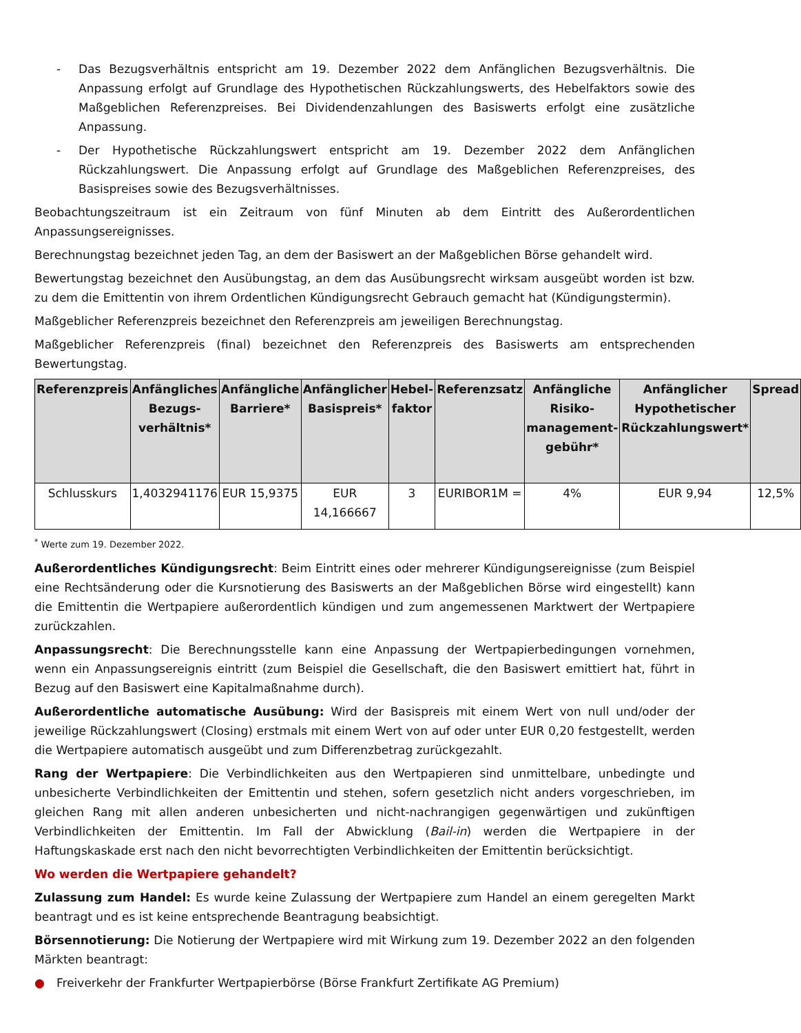- Das Bezugsverhältnis entspricht am 19. Dezember 2022 dem Anfänglichen Bezugsverhältnis. Die Anpassung erfolgt auf Grundlage des Hypothetischen Rückzahlungswerts, des Hebelfaktors sowie des Maßgeblichen Referenzpreises. Bei Dividendenzahlungen des Basiswerts erfolgt eine zusätzliche Anpassung.
- Der Hypothetische Rückzahlungswert entspricht am 19. Dezember 2022 dem Anfänglichen Rückzahlungswert. Die Anpassung erfolgt auf Grundlage des Maßgeblichen Referenzpreises, des Basispreises sowie des Bezugsverhältnisses.
Beobachtungszeitraum ist ein Zeitraum von fünf Minuten ab dem Eintritt des Außerordentlichen Anpassungsereignisses.
Berechnungstag bezeichnet jeden Tag, an dem der Basiswert an der Maßgeblichen Börse gehandelt wird.
Bewertungstag bezeichnet den Ausübungstag, an dem das Ausübungsrecht wirksam ausgeübt worden ist bzw. zu dem die Emittentin von ihrem Ordentlichen Kündigungsrecht Gebrauch gemacht hat (Kündigungstermin).
Maßgeblicher Referenzpreis bezeichnet den Referenzpreis am jeweiligen Berechnungstag.
Maßgeblicher Referenzpreis (final) bezeichnet den Referenzpreis des Basiswerts am entsprechenden Bewertungstag.
| Referenzpreis | Anfängliches Bezugs-verhältnis* | Anfängliche Barriere* | Anfänglicher Basispreis* | Hebel-faktor | Referenzsatz | Anfängliche Risiko-management-gebühr* | Anfänglicher Hypothetischer Rückzahlungswert* | Spread |
| --- | --- | --- | --- | --- | --- | --- | --- | --- |
| Schlusskurs | 1,4032941176 | EUR 15,9375 | EUR 14,166667 | 3 | EURIBOR1M = | 4% | EUR 9,94 | 12,5% |
<sup>*</sup> Werte zum 19. Dezember 2022.
Außerordentliches Kündigungsrecht: Beim Eintritt eines oder mehrerer Kündigungsereignisse (zum Beispiel eine Rechtsänderung oder die Kursnotierung des Basiswerts an der Maßgeblichen Börse wird eingestellt) kann die Emittentin die Wertpapiere außerordentlich kündigen und zum angemessenen Marktwert der Wertpapiere zurückzahlen.
Anpassungsrecht: Die Berechnungsstelle kann eine Anpassung der Wertpapierbedingungen vornehmen, wenn ein Anpassungsereignis eintritt (zum Beispiel die Gesellschaft, die den Basiswert emittiert hat, führt in Bezug auf den Basiswert eine Kapitalmaßnahme durch).
Außerordentliche automatische Ausübung: Wird der Basispreis mit einem Wert von null und/oder der jeweilige Rückzahlungswert (Closing) erstmals mit einem Wert von auf oder unter EUR 0,20 festgestellt, werden die Wertpapiere automatisch ausgeübt und zum Differenzbetrag zurückgezahlt.
Rang der Wertpapiere: Die Verbindlichkeiten aus den Wertpapieren sind unmittelbare, unbedingte und unbesicherte Verbindlichkeiten der Emittentin und stehen, sofern gesetzlich nicht anders vorgeschrieben, im gleichen Rang mit allen anderen unbesicherten und nicht-nachrangigen gegenwärtigen und zukünftigen Verbindlichkeiten der Emittentin. Im Fall der Abwicklung (Bail-in) werden die Wertpapiere in der Haftungskaskade erst nach den nicht bevorrechtigten Verbindlichkeiten der Emittentin berücksichtigt.
Wo werden die Wertpapiere gehandelt?
Zulassung zum Handel: Es wurde keine Zulassung der Wertpapiere zum Handel an einem geregelten Markt beantragt und es ist keine entsprechende Beantragung beabsichtigt.
Börsennotierung: Die Notierung der Wertpapiere wird mit Wirkung zum 19. Dezember 2022 an den folgenden Märkten beantragt:
● Freiverkehr der Frankfurter Wertpapierbörse (Börse Frankfurt Zertifikate AG Premium)